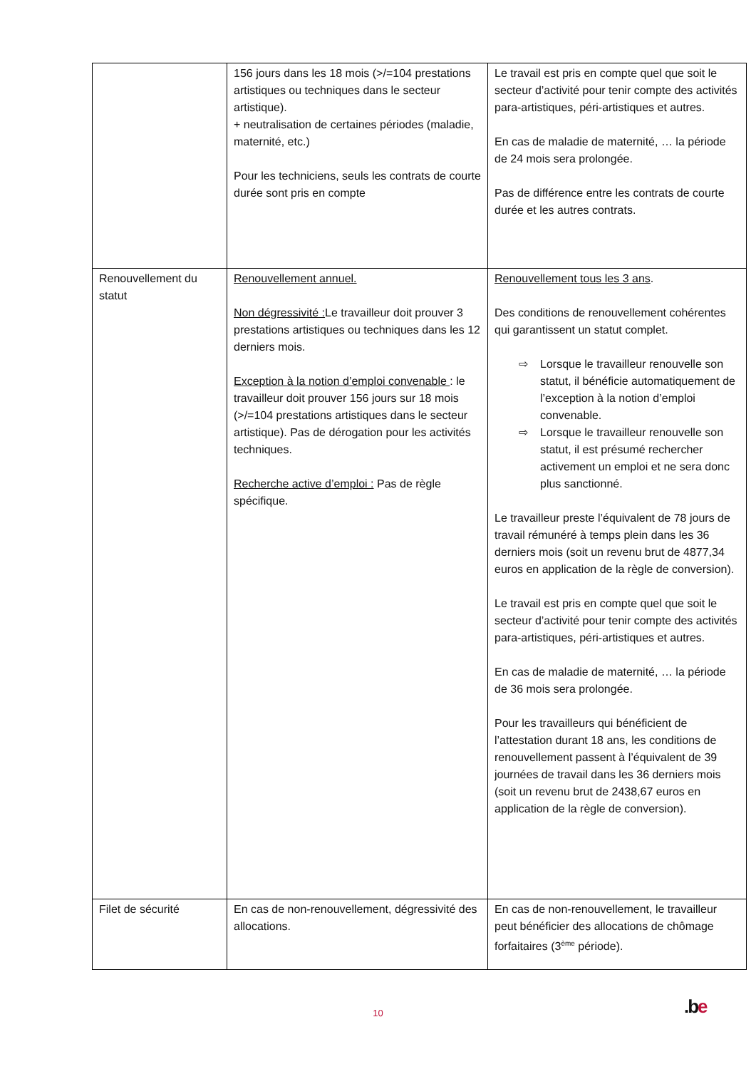| | 156 jours dans les 18 mois (>/=104 prestations artistiques ou techniques dans le secteur artistique). + neutralisation de certaines périodes (maladie, maternité, etc.) Pour les techniciens, seuls les contrats de courte durée sont pris en compte | Le travail est pris en compte quel que soit le secteur d’activité pour tenir compte des activités para-artistiques, péri-artistiques et autres. En cas de maladie de maternité, … la période de 24 mois sera prolongée. Pas de différence entre les contrats de courte durée et les autres contrats. |
| Renouvellement du statut | Renouvellement annuel. Non dégressivité : Le travailleur doit prouver 3 prestations artistiques ou techniques dans les 12 derniers mois. Exception à la notion d’emploi convenable : le travailleur doit prouver 156 jours sur 18 mois (>/=104 prestations artistiques dans le secteur artistique). Pas de dérogation pour les activités techniques. Recherche active d’emploi : Pas de règle spécifique. | Renouvellement tous les 3 ans . Des conditions de renouvellement cohérentes qui garantissent un statut complet. ⇨ Lorsque le travailleur renouvelle son statut, il bénéficie automatiquement de l’exception à la notion d’emploi convenable. ⇨ Lorsque le travailleur renouvelle son statut, il est présumé rechercher activement un emploi et ne sera donc plus sanctionné. Le travailleur preste l’équivalent de 78 jours de travail rémunéré à temps plein dans les 36 derniers mois (soit un revenu brut de 4877,34 euros en application de la règle de conversion). Le travail est pris en compte quel que soit le secteur d’activité pour tenir compte des activités para-artistiques, péri-artistiques et autres. En cas de maladie de maternité, … la période de 36 mois sera prolongée. Pour les travailleurs qui bénéficient de l’attestation durant 18 ans, les conditions de renouvellement passent à l’équivalent de 39 journées de travail dans les 36 derniers mois (soit un revenu brut de 2438,67 euros en application de la règle de conversion). |
| Filet de sécurité | En cas de non-renouvellement, dégressivité des allocations. | En cas de non-renouvellement, le travailleur peut bénéficier des allocations de chômage forfaitaires (3<sup>ème</sup> période). |
10 .be